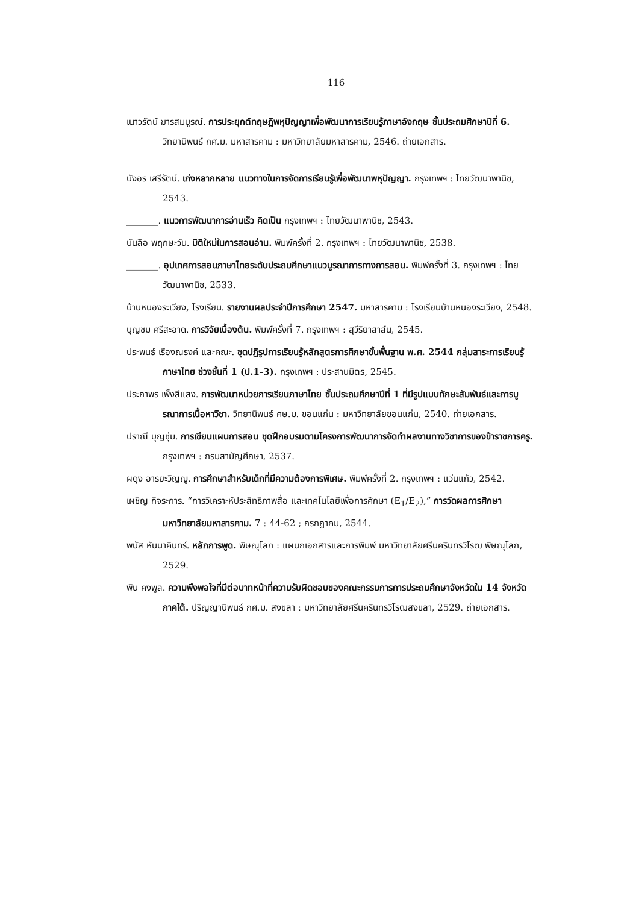116
เนาวรัตน์ ฆารสมบูรณ์. การประยุกต์ทฤษฎีพหุปัญญาเพื่อพัฒนาการเรียนรู้ภาษาอังกฤษ ชั้นประถมศึกษาปีที่ 6. วิทยานิพนธ์ กศ.ม. มหาสารคาม : มหาวิทยาลัยมหาสารคาม, 2546. ถ่ายเอกสาร.
บังอร เสรีรัตน์. เก่งหลากหลาย แนวทางในการจัดการเรียนรู้เพื่อพัฒนาพหุปัญญา. กรุงเทพฯ : ไทยวัฒนาพานิช, 2543.
_______. แนวการพัฒนาการอ่านเร็ว คิดเป็น กรุงเทพฯ : ไทยวัฒนาพานิช, 2543.
บันลือ พฤกษะวัน. มิติใหม่ในการสอนอ่าน. พิมพ์ครั้งที่ 2. กรุงเทพฯ : ไทยวัฒนาพานิช, 2538.
_______. อุปเทศการสอนภาษาไทยระดับประถมศึกษาแนวบูรณาการทางการสอน. พิมพ์ครั้งที่ 3. กรุงเทพฯ : ไทยวัฒนาพานิช, 2533.
บ้านหนองระเวียง, โรงเรียน. รายงานผลประจำปีการศึกษา 2547. มหาสารคาม : โรงเรียนบ้านหนองระเวียง, 2548.
บุญชม ศรีสะอาด. การวิจัยเบื้องต้น. พิมพ์ครั้งที่ 7. กรุงเทพฯ : สุวีริยาสาส์น, 2545.
ประพนธ์ เรืองณรงค์ และคณะ. ชุดปฏิรูปการเรียนรู้หลักสูตรการศึกษาขั้นพื้นฐาน พ.ศ. 2544 กลุ่มสาระการเรียนรู้ภาษาไทย ช่วงชั้นที่ 1 (ป.1-3). กรุงเทพฯ : ประสานมิตร, 2545.
ประภาพร เพ็งสีแสง. การพัฒนาหน่วยการเรียนภาษาไทย ชั้นประถมศึกษาปีที่ 1 ที่มีรูปแบบทักษะสัมพันธ์และการบูรณาการเนื้อหาวิชา. วิทยานิพนธ์ ศษ.ม. ขอนแก่น : มหาวิทยาลัยขอนแก่น, 2540. ถ่ายเอกสาร.
ปราณี บุญชุ่ม. การเขียนแผนการสอน ชุดฝึกอบรมตามโครงการพัฒนาการจัดทำผลงานทางวิชาการของข้าราชการครู. กรุงเทพฯ : กรมสามัญศึกษา, 2537.
ผดุง อารยะวิญญู. การศึกษาสำหรับเด็กที่มีความต้องการพิเศษ. พิมพ์ครั้งที่ 2. กรุงเทพฯ : แว่นแก้ว, 2542.
เผชิญ กิจระการ. “การวิเคราะห์ประสิทธิภาพสื่อ และเทคโนโลยีเพื่อการศึกษา (E<sub>1</sub>/E<sub>2</sub>),” การวัดผลการศึกษา มหาวิทยาลัยมหาสารคาม. 7 : 44-62 ; กรกฎาคม, 2544.
พนัส หันนาคินทร์. หลักการพูด. พิษณุโลก : แผนกเอกสารและการพิมพ์ มหาวิทยาลัยศรีนครินทรวิโรฒ พิษณุโลก, 2529.
พิน คงพูล. ความพึงพอใจที่มีต่อบาทหน้าที่ความรับผิดชอบของคณะกรรมการการประถมศึกษาจังหวัดใน 14 จังหวัดภาคใต้. ปริญญานิพนธ์ กศ.ม. สงขลา : มหาวิทยาลัยศรีนครินทรวิโรฒสงขลา, 2529. ถ่ายเอกสาร.